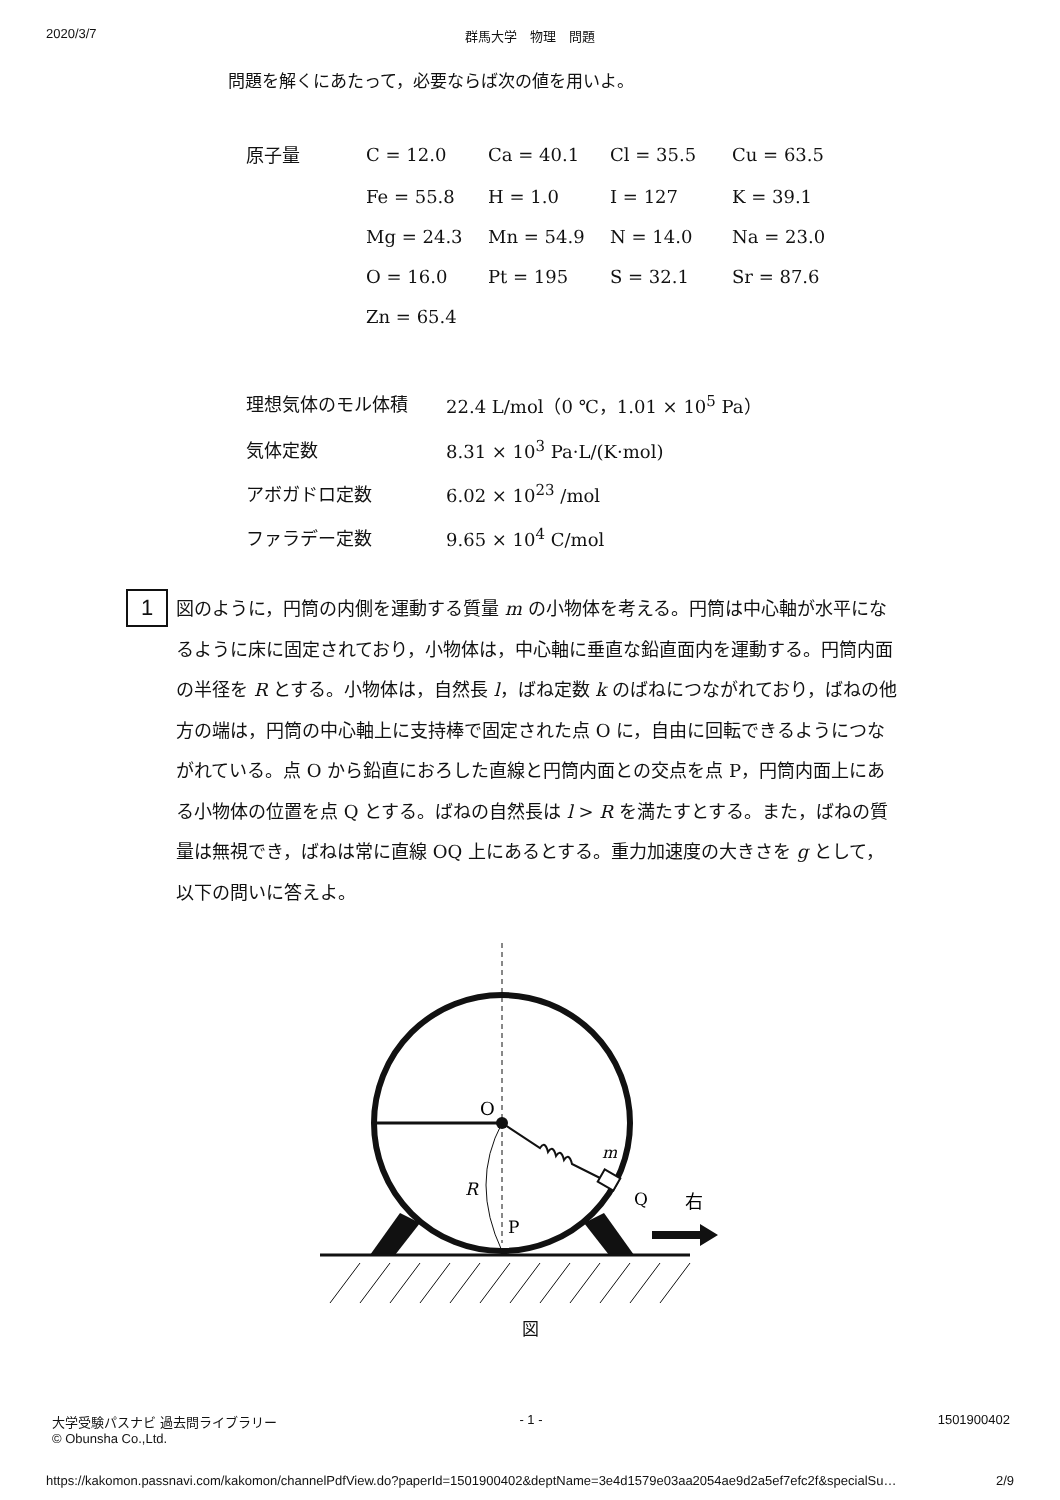2020/3/7 群馬大学　物理　問題
問題を解くにあたって，必要ならば次の値を用いよ。
| 原子量 | C = 12.0 | Ca = 40.1 | Cl = 35.5 | Cu = 63.5 |
| | Fe = 55.8 | H = 1.0 | I = 127 | K = 39.1 |
| | Mg = 24.3 | Mn = 54.9 | N = 14.0 | Na = 23.0 |
| | O = 16.0 | Pt = 195 | S = 32.1 | Sr = 87.6 |
| | Zn = 65.4 | | | |
| 理想気体のモル体積 | 22.4 L/mol（0 ℃，1.01 × 10<sup>5</sup> Pa） |
| 気体定数 | 8.31 × 10<sup>3</sup> Pa·L/(K·mol) |
| アボガドロ定数 | 6.02 × 10<sup>23</sup> /mol |
| ファラデー定数 | 9.65 × 10<sup>4</sup> C/mol |
1
図のように，円筒の内側を運動する質量 m の小物体を考える。円筒は中心軸が水平になるように床に固定されており，小物体は，中心軸に垂直な鉛直面内を運動する。円筒内面の半径を R とする。小物体は，自然長 l，ばね定数 k のばねにつながれており，ばねの他方の端は，円筒の中心軸上に支持棒で固定された点 O に，自由に回転できるようにつながれている。点 O から鉛直におろした直線と円筒内面との交点を点 P，円筒内面上にある小物体の位置を点 Q とする。ばねの自然長は l > R を満たすとする。また，ばねの質量は無視でき，ばねは常に直線 OQ 上にあるとする。重力加速度の大きさを g として，以下の問いに答えよ。
O
m
R
Q
P
右
図
大学受験パスナビ 過去問ライブラリー
© Obunsha Co.,Ltd.
- 1 - 1501900402
https://kakomon.passnavi.com/kakomon/channelPdfView.do?paperId=1501900402&deptName=3e4d1579e03aa2054ae9d2a5ef7efc2f&specialSu… 2/9